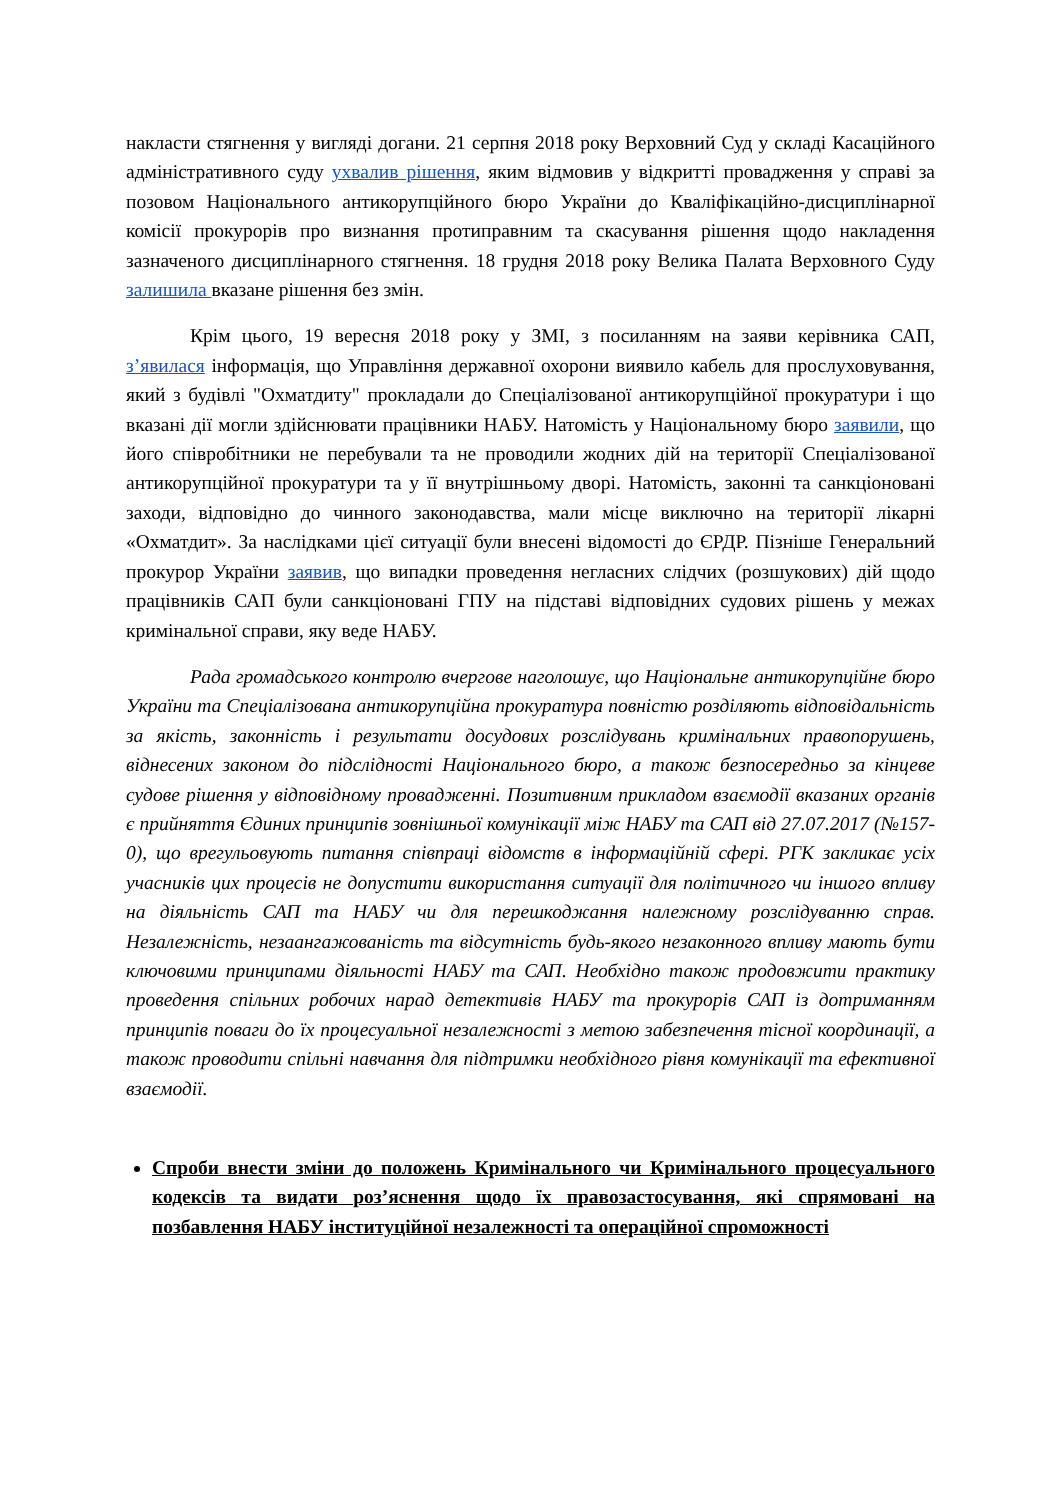накласти стягнення у вигляді догани. 21 серпня 2018 року Верховний Суд у складі Касаційного адміністративного суду ухвалив рішення, яким відмовив у відкритті провадження у справі за позовом Національного антикорупційного бюро України до Кваліфікаційно-дисциплінарної комісії прокурорів про визнання протиправним та скасування рішення щодо накладення зазначеного дисциплінарного стягнення. 18 грудня 2018 року Велика Палата Верховного Суду залишила вказане рішення без змін.
Крім цього, 19 вересня 2018 року у ЗМІ, з посиланням на заяви керівника САП, з’явилася інформація, що Управління державної охорони виявило кабель для прослуховування, який з будівлі "Охматдиту" прокладали до Спеціалізованої антикорупційної прокуратури і що вказані дії могли здійснювати працівники НАБУ. Натомість у Національному бюро заявили, що його співробітники не перебували та не проводили жодних дій на території Спеціалізованої антикорупційної прокуратури та у її внутрішньому дворі. Натомість, законні та санкціоновані заходи, відповідно до чинного законодавства, мали місце виключно на території лікарні «Охматдит». За наслідками цієї ситуації були внесені відомості до ЄРДР. Пізніше Генеральний прокурор України заявив, що випадки проведення негласних слідчих (розшукових) дій щодо працівників САП були санкціоновані ГПУ на підставі відповідних судових рішень у межах кримінальної справи, яку веде НАБУ.
Рада громадського контролю вчергове наголошує, що Національне антикорупційне бюро України та Спеціалізована антикорупційна прокуратура повністю розділяють відповідальність за якість, законність і результати досудових розслідувань кримінальних правопорушень, віднесених законом до підслідності Національного бюро, а також безпосередньо за кінцеве судове рішення у відповідному провадженні. Позитивним прикладом взаємодії вказаних органів є прийняття Єдиних принципів зовнішньої комунікації між НАБУ та САП від 27.07.2017 (№157-0), що врегульовують питання співпраці відомств в інформаційній сфері. РГК закликає усіх учасників цих процесів не допустити використання ситуації для політичного чи іншого впливу на діяльність САП та НАБУ чи для перешкоджання належному розслідуванню справ. Незалежність, незаангажованість та відсутність будь-якого незаконного впливу мають бути ключовими принципами діяльності НАБУ та САП. Необхідно також продовжити практику проведення спільних робочих нарад детективів НАБУ та прокурорів САП із дотриманням принципів поваги до їх процесуальної незалежності з метою забезпечення тісної координації, а також проводити спільні навчання для підтримки необхідного рівня комунікації та ефективної взаємодії.
Спроби внести зміни до положень Кримінального чи Кримінального процесуального кодексів та видати роз’яснення щодо їх правозастосування, які спрямовані на позбавлення НАБУ інституційної незалежності та операційної спроможності